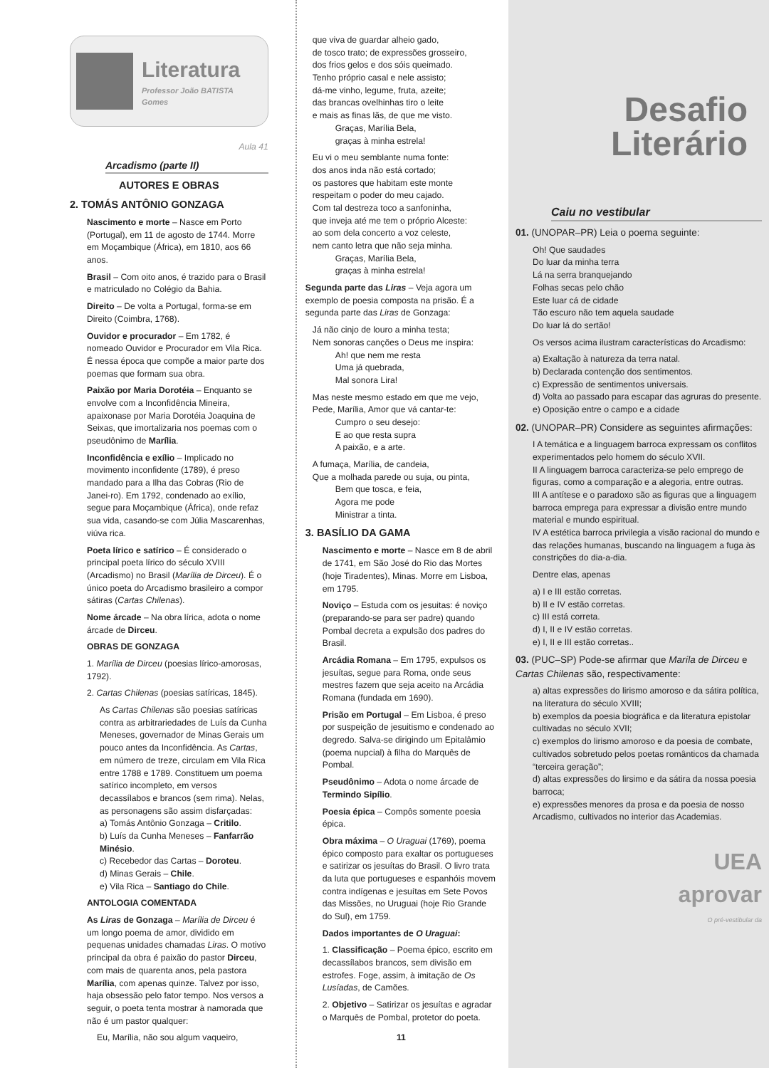Literatura
Professor João BATISTA Gomes
Aula 41
Arcadismo (parte II)
AUTORES E OBRAS
2. TOMÁS ANTÔNIO GONZAGA
Nascimento e morte – Nasce em Porto (Portugal), em 11 de agosto de 1744. Morre em Moçambique (África), em 1810, aos 66 anos.
Brasil – Com oito anos, é trazido para o Brasil e matriculado no Colégio da Bahia.
Direito – De volta a Portugal, forma-se em Direito (Coimbra, 1768).
Ouvidor e procurador – Em 1782, é nomeado Ouvidor e Procurador em Vila Rica. É nessa época que compõe a maior parte dos poemas que formam sua obra.
Paixão por Maria Dorotéia – Enquanto se envolve com a Inconfidência Mineira, apaixonase por Maria Dorotéia Joaquina de Seixas, que imortalizaria nos poemas com o pseudônimo de Marília.
Inconfidência e exílio – Implicado no movimento inconfidente (1789), é preso mandado para a Ilha das Cobras (Rio de Janei-ro). Em 1792, condenado ao exílio, segue para Moçambique (África), onde refaz sua vida, casando-se com Júlia Mascarenhas, viúva rica.
Poeta lírico e satírico – É considerado o principal poeta lírico do século XVIII (Arcadismo) no Brasil (Marília de Dirceu). É o único poeta do Arcadismo brasileiro a compor sátiras (Cartas Chilenas).
Nome árcade – Na obra lírica, adota o nome árcade de Dirceu.
OBRAS DE GONZAGA
1. Marília de Dirceu (poesias lírico-amorosas, 1792).
2. Cartas Chilenas (poesias satíricas, 1845).
As Cartas Chilenas são poesias satíricas contra as arbitrariedades de Luís da Cunha Meneses, governador de Minas Gerais um pouco antes da Inconfidência. As Cartas, em número de treze, circulam em Vila Rica entre 1788 e 1789. Constituem um poema satírico incompleto, em versos decassílabos e brancos (sem rima). Nelas, as personagens são assim disfarçadas:
a) Tomás Antônio Gonzaga – Critilo.
b) Luís da Cunha Meneses – Fanfarrão Minésio.
c) Recebedor das Cartas – Doroteu.
d) Minas Gerais – Chile.
e) Vila Rica – Santiago do Chile.
ANTOLOGIA COMENTADA
As Liras de Gonzaga – Marília de Dirceu é um longo poema de amor, dividido em pequenas unidades chamadas Liras. O motivo principal da obra é paixão do pastor Dirceu, com mais de quarenta anos, pela pastora Marília, com apenas quinze. Talvez por isso, haja obsessão pelo fator tempo. Nos versos a seguir, o poeta tenta mostrar à namorada que não é um pastor qualquer:
Eu, Marília, não sou algum vaqueiro,
que viva de guardar alheio gado,
de tosco trato; de expressões grosseiro,
dos frios gelos e dos sóis queimado.
Tenho próprio casal e nele assisto;
dá-me vinho, legume, fruta, azeite;
das brancas ovelhinhas tiro o leite
e mais as finas lãs, de que me visto.
Graças, Marília Bela,
graças à minha estrela!
Eu vi o meu semblante numa fonte:
dos anos inda não está cortado;
os pastores que habitam este monte
respeitam o poder do meu cajado.
Com tal destreza toco a sanfoninha,
que inveja até me tem o próprio Alceste:
ao som dela concerto a voz celeste,
nem canto letra que não seja minha.
Graças, Marília Bela,
graças à minha estrela!
Segunda parte das Liras – Veja agora um exemplo de poesia composta na prisão. É a segunda parte das Liras de Gonzaga:
Já não cinjo de louro a minha testa;
Nem sonoras canções o Deus me inspira:
Ah! que nem me resta
Uma já quebrada,
Mal sonora Lira!
Mas neste mesmo estado em que me vejo,
Pede, Marília, Amor que vá cantar-te:
Cumpro o seu desejo:
E ao que resta supra
A paixão, e a arte.
A fumaça, Marília, de candeia,
Que a molhada parede ou suja, ou pinta,
Bem que tosca, e feia,
Agora me pode
Ministrar a tinta.
3. BASÍLIO DA GAMA
Nascimento e morte – Nasce em 8 de abril de 1741, em São José do Rio das Mortes (hoje Tiradentes), Minas. Morre em Lisboa, em 1795.
Noviço – Estuda com os jesuitas: é noviço (preparando-se para ser padre) quando Pombal decreta a expulsão dos padres do Brasil.
Arcádia Romana – Em 1795, expulsos os jesuítas, segue para Roma, onde seus mestres fazem que seja aceito na Arcádia Romana (fundada em 1690).
Prisão em Portugal – Em Lisboa, é preso por suspeição de jesuitismo e condenado ao degredo. Salva-se dirigindo um Epitalâmio (poema nupcial) à filha do Marquês de Pombal.
Pseudônimo – Adota o nome árcade de Termindo Sipílio.
Poesia épica – Compôs somente poesia épica.
Obra máxima – O Uraguai (1769), poema épico composto para exaltar os portugueses e satirizar os jesuítas do Brasil. O livro trata da luta que portugueses e espanhóis movem contra indígenas e jesuítas em Sete Povos das Missões, no Uruguai (hoje Rio Grande do Sul), em 1759.
Dados importantes de O Uraguai:
1. Classificação – Poema épico, escrito em decassílabos brancos, sem divisão em estrofes. Foge, assim, à imitação de Os Lusíadas, de Camões.
2. Objetivo – Satirizar os jesuítas e agradar o Marquês de Pombal, protetor do poeta.
11
Desafio
Literário
Caiu no vestibular
01. (UNOPAR–PR) Leia o poema seguinte:
Oh! Que saudades
Do luar da minha terra
Lá na serra branquejando
Folhas secas pelo chão
Este luar cá de cidade
Tão escuro não tem aquela saudade
Do luar lá do sertão!
Os versos acima ilustram características do Arcadismo:
a) Exaltação à natureza da terra natal.
b) Declarada contenção dos sentimentos.
c) Expressão de sentimentos universais.
d) Volta ao passado para escapar das agruras do presente.
e) Oposição entre o campo e a cidade
02. (UNOPAR–PR) Considere as seguintes afirmações:
I A temática e a linguagem barroca expressam os conflitos experimentados pelo homem do século XVII.
II A linguagem barroca caracteriza-se pelo emprego de figuras, como a comparação e a alegoria, entre outras.
III A antítese e o paradoxo são as figuras que a linguagem barroca emprega para expressar a divisão entre mundo material e mundo espiritual.
IV A estética barroca privilegia a visão racional do mundo e das relações humanas, buscando na linguagem a fuga às constrições do dia-a-dia.
Dentre elas, apenas
a) I e III estão corretas.
b) II e IV estão corretas.
c) III está correta.
d) I, II e IV estão corretas.
e) I, II e III estão corretas..
03. (PUC–SP) Pode-se afirmar que Maríla de Dirceu e Cartas Chilenas são, respectivamente:
a) altas expressões do lirismo amoroso e da sátira política, na literatura do século XVIII;
b) exemplos da poesia biográfica e da literatura epistolar cultivadas no século XVII;
c) exemplos do lirismo amoroso e da poesia de combate, cultivados sobretudo pelos poetas românticos da chamada “terceira geração”;
d) altas expressões do lirsimo e da sátira da nossa poesia barroca;
e) expressões menores da prosa e da poesia de nosso Arcadismo, cultivados no interior das Academias.
UEA
aprovar
O pré-vestibular da